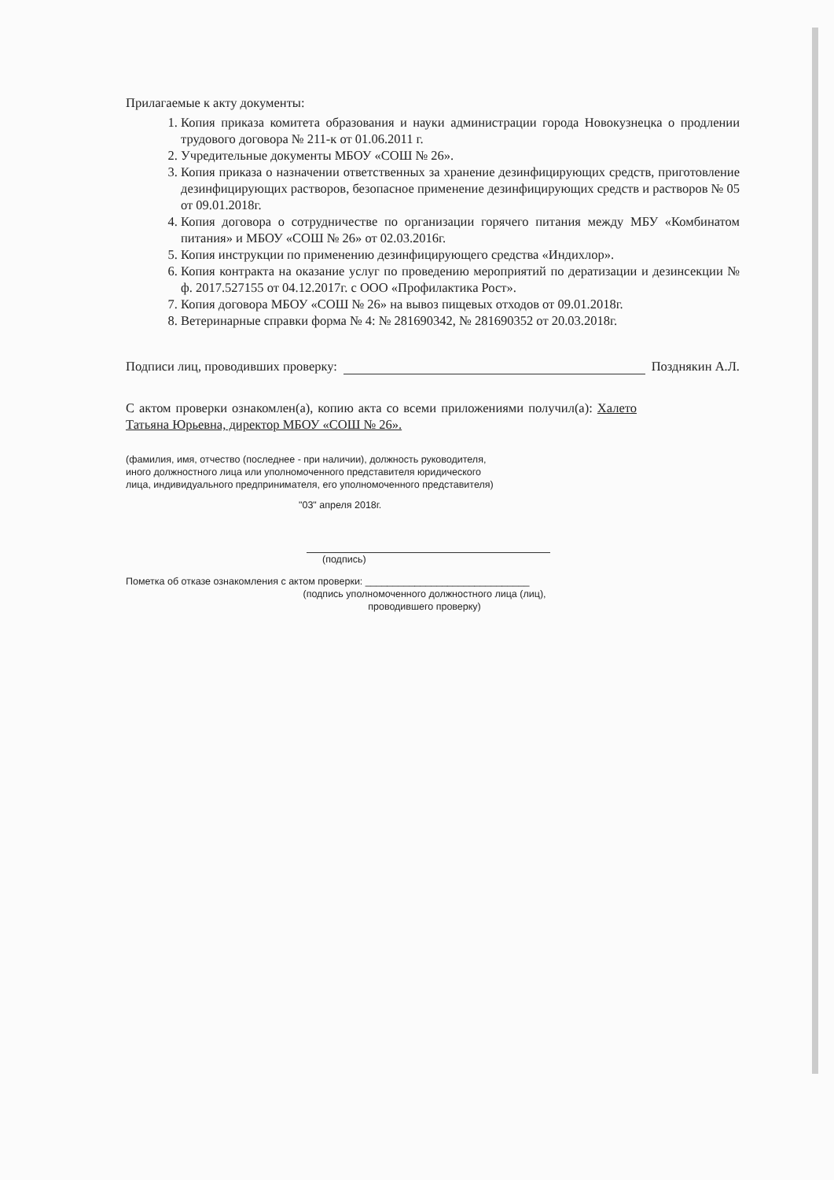Прилагаемые к акту документы:
1. Копия приказа комитета образования и науки администрации города Новокузнецка о продлении трудового договора № 211-к от 01.06.2011 г.
2. Учредительные документы МБОУ «СОШ № 26».
3. Копия приказа о назначении ответственных за хранение дезинфицирующих средств, приготовление дезинфицирующих растворов, безопасное применение дезинфицирующих средств и растворов № 05 от 09.01.2018г.
4. Копия договора о сотрудничестве по организации горячего питания между МБУ «Комбинатом питания» и МБОУ «СОШ № 26» от 02.03.2016г.
5. Копия инструкции по применению дезинфицирующего средства «Индихлор».
6. Копия контракта на оказание услуг по проведению мероприятий по дератизации и дезинсекции № ф. 2017.527155 от 04.12.2017г. с ООО «Профилактика Рост».
7. Копия договора МБОУ «СОШ № 26» на вывоз пищевых отходов от 09.01.2018г.
8. Ветеринарные справки форма № 4: № 281690342, № 281690352 от 20.03.2018г.
Подписи лиц, проводивших проверку: Позднякин А.Л.
С актом проверки ознакомлен(а), копию акта со всеми приложениями получил(а): Халето Татьяна Юрьевна, директор МБОУ «СОШ № 26».
(фамилия, имя, отчество (последнее - при наличии), должность руководителя,
иного должностного лица или уполномоченного представителя юридического
лица, индивидуального предпринимателя, его уполномоченного представителя)
"03" апреля 2018г.
(подпись)
Пометка об отказе ознакомления с актом проверки: ______________________________
(подпись уполномоченного должностного лица (лиц),
проводившего проверку)